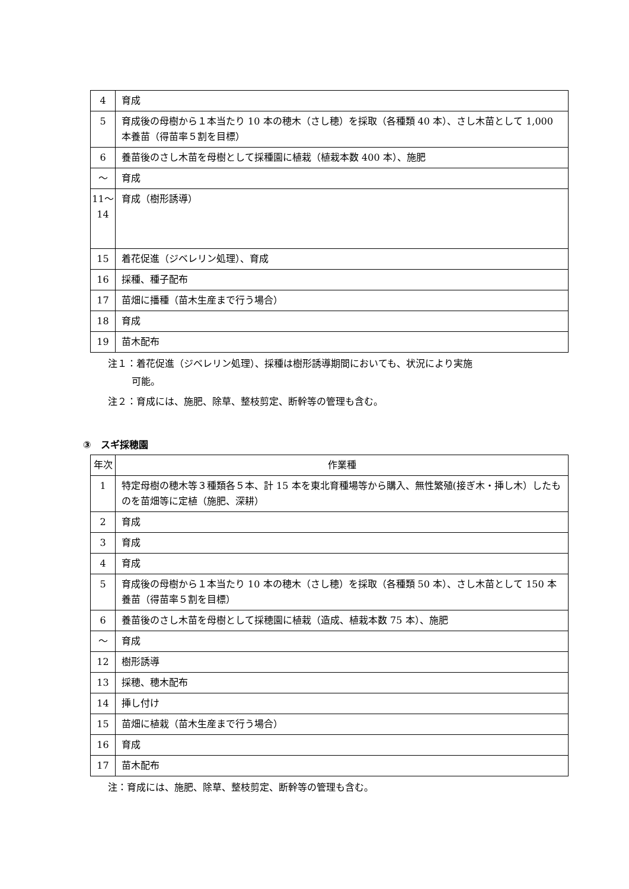| 4 | 育成 |
| 5 | 育成後の母樹から１本当たり 10 本の穂木（さし穂）を採取（各種類 40 本）、さし木苗として 1,000 本養苗（得苗率５割を目標） |
| 6 | 養苗後のさし木苗を母樹として採種園に植栽（植栽本数 400 本）、施肥 |
| ～ | 育成 |
| 11～ 14 | 育成（樹形誘導） |
| 15 | 着花促進（ジベレリン処理）、育成 |
| 16 | 採種、種子配布 |
| 17 | 苗畑に播種（苗木生産まで行う場合） |
| 18 | 育成 |
| 19 | 苗木配布 |
注１：着花促進（ジベレリン処理）、採種は樹形誘導期間においても、状況により実施
可能。
注２：育成には、施肥、除草、整枝剪定、断幹等の管理も含む。
③　スギ採穂園
| 年次 | 作業種 |
| --- | --- |
| 1 | 特定母樹の穂木等３種類各５本、計 15 本を東北育種場等から購入、無性繁殖(接ぎ木・挿し木）したものを苗畑等に定植（施肥、深耕） |
| 2 | 育成 |
| 3 | 育成 |
| 4 | 育成 |
| 5 | 育成後の母樹から１本当たり 10 本の穂木（さし穂）を採取（各種類 50 本）、さし木苗として 150 本養苗（得苗率５割を目標） |
| 6 | 養苗後のさし木苗を母樹として採穂園に植栽（造成、植栽本数 75 本）、施肥 |
| ～ | 育成 |
| 12 | 樹形誘導 |
| 13 | 採穂、穂木配布 |
| 14 | 挿し付け |
| 15 | 苗畑に植栽（苗木生産まで行う場合） |
| 16 | 育成 |
| 17 | 苗木配布 |
注：育成には、施肥、除草、整枝剪定、断幹等の管理も含む。